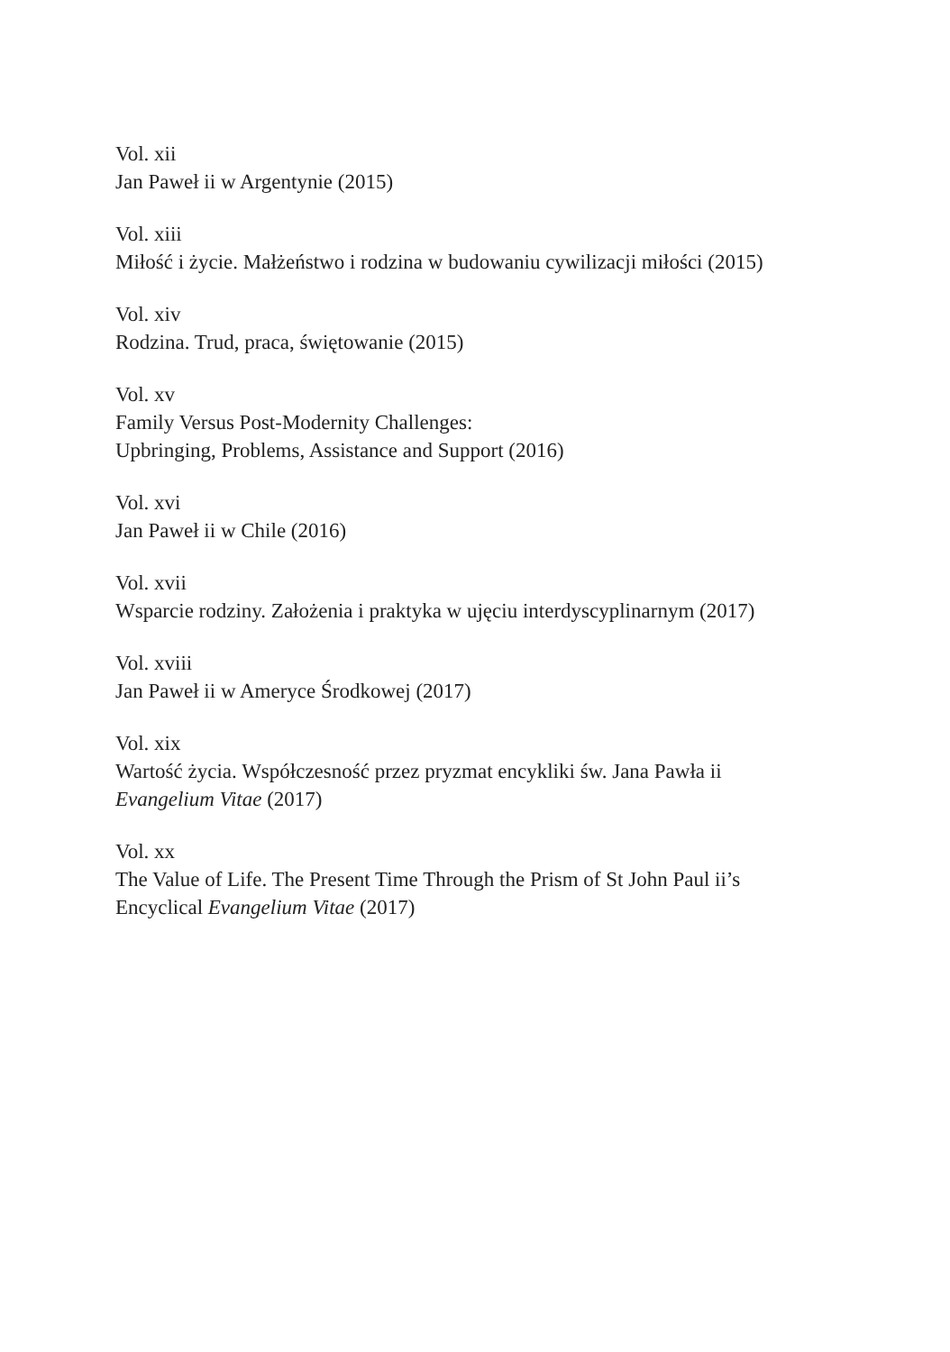Vol. xii
Jan Paweł ii w Argentynie (2015)
Vol. xiii
Miłość i życie. Małżeństwo i rodzina w budowaniu cywilizacji miłości (2015)
Vol. xiv
Rodzina. Trud, praca, świętowanie (2015)
Vol. xv
Family Versus Post-Modernity Challenges:
Upbringing, Problems, Assistance and Support (2016)
Vol. xvi
Jan Paweł ii w Chile (2016)
Vol. xvii
Wsparcie rodziny. Założenia i praktyka w ujęciu interdyscyplinarnym (2017)
Vol. xviii
Jan Paweł ii w Ameryce Środkowej (2017)
Vol. xix
Wartość życia. Współczesność przez pryzmat encykliki św. Jana Pawła ii
Evangelium Vitae (2017)
Vol. xx
The Value of Life. The Present Time Through the Prism of St John Paul ii’s
Encyclical Evangelium Vitae (2017)